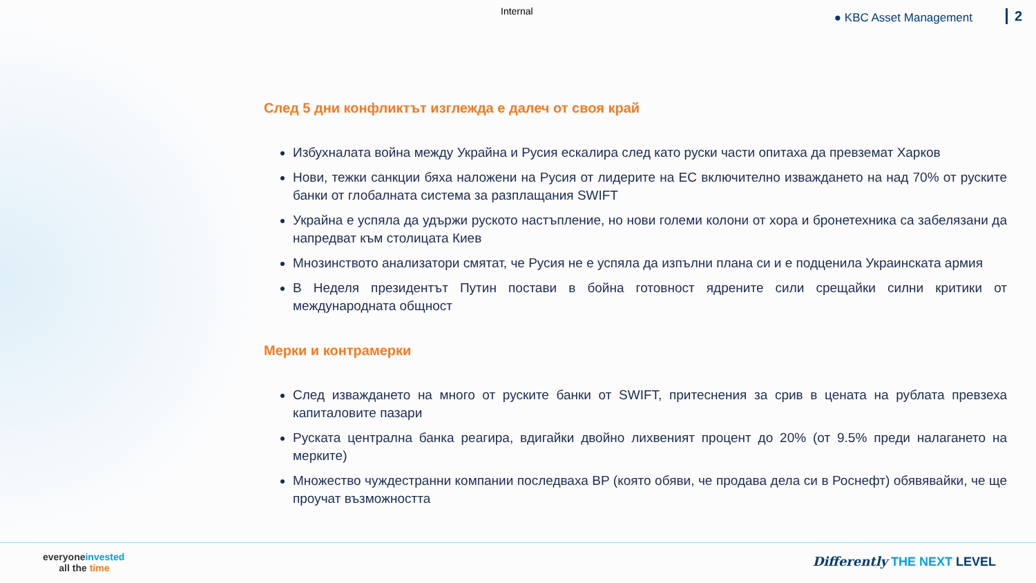Internal ● KBC Asset Management 2
След 5 дни конфликтът изглежда е далеч от своя край
Избухналата война между Украйна и Русия ескалира след като руски части опитаха да превземат Харков
Нови, тежки санкции бяха наложени на Русия от лидерите на ЕС включително изваждането на над 70% от руските банки от глобалната система за разплащания SWIFT
Украйна е успяла да удържи руското настъпление, но нови големи колони от хора и бронетехника са забелязани да напредват към столицата Киев
Мнозинството анализатори смятат, че Русия не е успяла да изпълни плана си и е подценила Украинската армия
В Неделя президентът Путин постави в бойна готовност ядрените сили срещайки силни критики от международната общност
Мерки и контрамерки
След изваждането на много от руските банки от SWIFT, притеснения за срив в цената на рублата превзеха капиталовите пазари
Руската централна банка реагира, вдигайки двойно лихвеният процент до 20% (от 9.5% преди налагането на мерките)
Множество чуждестранни компании последваха BP (която обяви, че продава дела си в Роснефт) обявявайки, че ще проучат възможността
everyoneinvested
all the time
Differently THE NEXT LEVEL